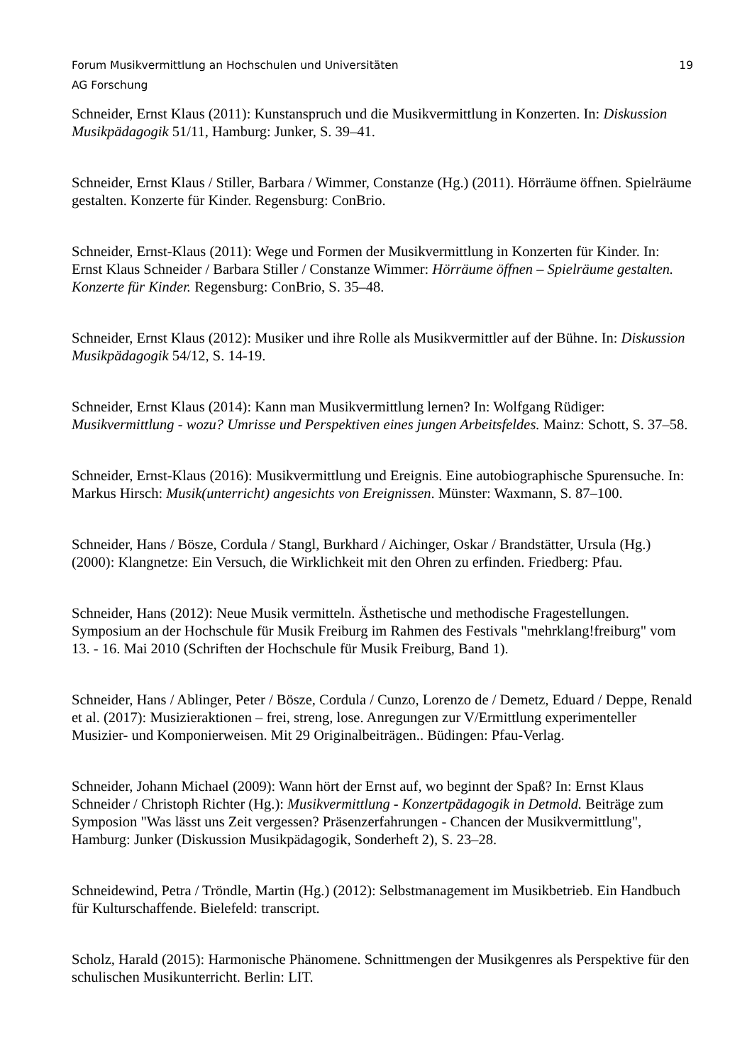Forum Musikvermittlung an Hochschulen und Universitäten 19
AG Forschung
Schneider, Ernst Klaus (2011): Kunstanspruch und die Musikvermittlung in Konzerten. In: Diskussion Musikpädagogik 51/11, Hamburg: Junker, S. 39–41.
Schneider, Ernst Klaus / Stiller, Barbara / Wimmer, Constanze (Hg.) (2011). Hörräume öffnen. Spielräume gestalten. Konzerte für Kinder. Regensburg: ConBrio.
Schneider, Ernst-Klaus (2011): Wege und Formen der Musikvermittlung in Konzerten für Kinder. In: Ernst Klaus Schneider / Barbara Stiller / Constanze Wimmer: Hörräume öffnen – Spielräume gestalten. Konzerte für Kinder. Regensburg: ConBrio, S. 35–48.
Schneider, Ernst Klaus (2012): Musiker und ihre Rolle als Musikvermittler auf der Bühne. In: Diskussion Musikpädagogik 54/12, S. 14-19.
Schneider, Ernst Klaus (2014): Kann man Musikvermittlung lernen? In: Wolfgang Rüdiger: Musikvermittlung - wozu? Umrisse und Perspektiven eines jungen Arbeitsfeldes. Mainz: Schott, S. 37–58.
Schneider, Ernst-Klaus (2016): Musikvermittlung und Ereignis. Eine autobiographische Spurensuche. In: Markus Hirsch: Musik(unterricht) angesichts von Ereignissen. Münster: Waxmann, S. 87–100.
Schneider, Hans / Bösze, Cordula / Stangl, Burkhard / Aichinger, Oskar / Brandstätter, Ursula (Hg.) (2000): Klangnetze: Ein Versuch, die Wirklichkeit mit den Ohren zu erfinden. Friedberg: Pfau.
Schneider, Hans (2012): Neue Musik vermitteln. Ästhetische und methodische Fragestellungen. Symposium an der Hochschule für Musik Freiburg im Rahmen des Festivals "mehrklang!freiburg" vom 13. - 16. Mai 2010 (Schriften der Hochschule für Musik Freiburg, Band 1).
Schneider, Hans / Ablinger, Peter / Bösze, Cordula / Cunzo, Lorenzo de / Demetz, Eduard / Deppe, Renald et al. (2017): Musizieraktionen – frei, streng, lose. Anregungen zur V/Ermittlung experimenteller Musizier- und Komponierweisen. Mit 29 Originalbeiträgen.. Büdingen: Pfau-Verlag.
Schneider, Johann Michael (2009): Wann hört der Ernst auf, wo beginnt der Spaß? In: Ernst Klaus Schneider / Christoph Richter (Hg.): Musikvermittlung - Konzertpädagogik in Detmold. Beiträge zum Symposion "Was lässt uns Zeit vergessen? Präsenzerfahrungen - Chancen der Musikvermittlung", Hamburg: Junker (Diskussion Musikpädagogik, Sonderheft 2), S. 23–28.
Schneidewind, Petra / Tröndle, Martin (Hg.) (2012): Selbstmanagement im Musikbetrieb. Ein Handbuch für Kulturschaffende. Bielefeld: transcript.
Scholz, Harald (2015): Harmonische Phänomene. Schnittmengen der Musikgenres als Perspektive für den schulischen Musikunterricht. Berlin: LIT.